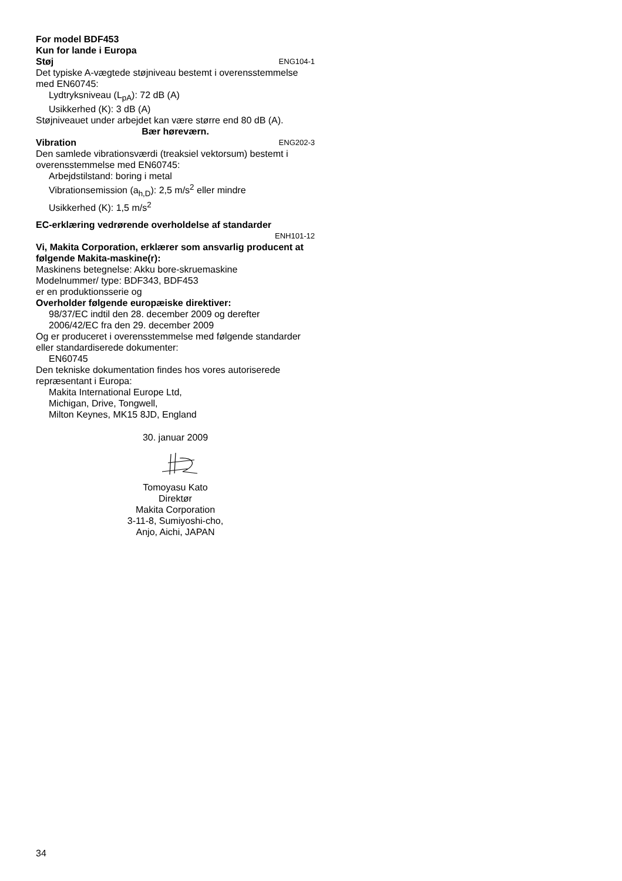For model BDF453
Kun for lande i Europa
Støj ENG104-1
Det typiske A-vægtede støjniveau bestemt i overensstemmelse med EN60745:
Lydtryksniveau (L<sub>pA</sub>): 72 dB (A)
Usikkerhed (K): 3 dB (A)
Støjniveauet under arbejdet kan være større end 80 dB (A).
Bær høreværn.
Vibration ENG202-3
Den samlede vibrationsværdi (treaksiel vektorsum) bestemt i overensstemmelse med EN60745:
Arbejdstilstand: boring i metal
Vibrationsemission (a<sub>h,D</sub>): 2,5 m/s<sup>2</sup> eller mindre
Usikkerhed (K): 1,5 m/s<sup>2</sup>
EC-erklæring vedrørende overholdelse af standarder
ENH101-12
Vi, Makita Corporation, erklærer som ansvarlig producent at følgende Makita-maskine(r):
Maskinens betegnelse: Akku bore-skruemaskine
Modelnummer/ type: BDF343, BDF453
er en produktionsserie og
Overholder følgende europæiske direktiver:
98/37/EC indtil den 28. december 2009 og derefter
2006/42/EC fra den 29. december 2009
Og er produceret i overensstemmelse med følgende standarder eller standardiserede dokumenter:
EN60745
Den tekniske dokumentation findes hos vores autoriserede repræsentant i Europa:
Makita International Europe Ltd,
Michigan, Drive, Tongwell,
Milton Keynes, MK15 8JD, England
30. januar 2009
Tomoyasu Kato
Direktør
Makita Corporation
3-11-8, Sumiyoshi-cho,
Anjo, Aichi, JAPAN
34